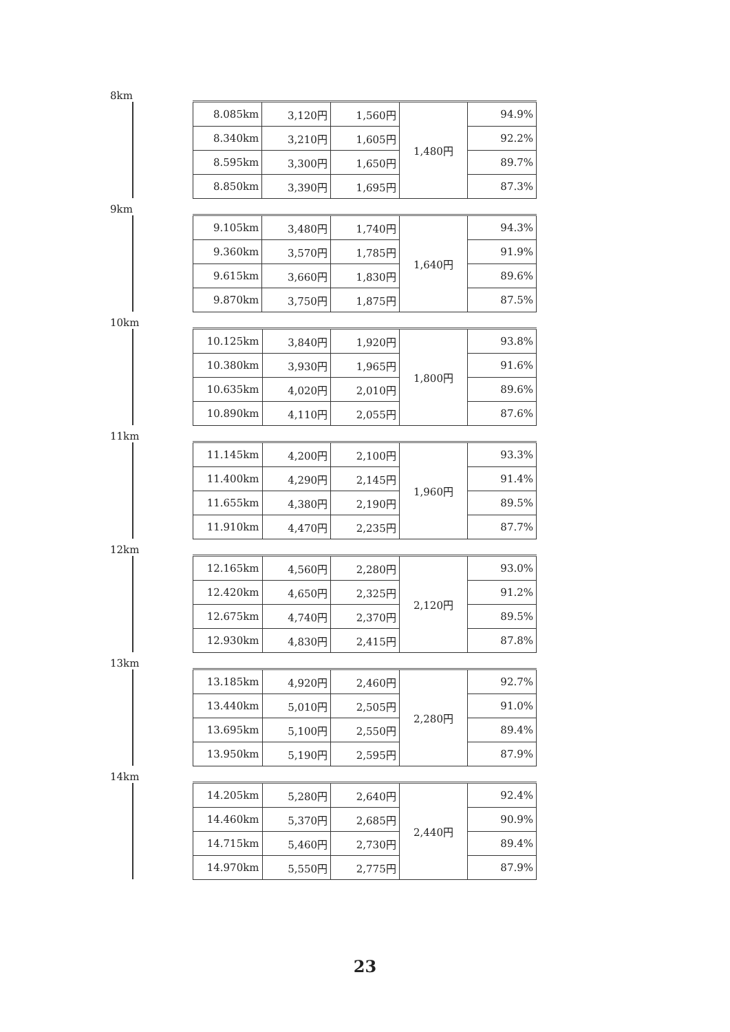8km
| 8.085km | 3,120円 | 1,560円 | 1,480円 | 94.9% |
| 8.340km | 3,210円 | 1,605円 | | 92.2% |
| 8.595km | 3,300円 | 1,650円 | | 89.7% |
| 8.850km | 3,390円 | 1,695円 | | 87.3% |
9km
| 9.105km | 3,480円 | 1,740円 | 1,640円 | 94.3% |
| 9.360km | 3,570円 | 1,785円 | | 91.9% |
| 9.615km | 3,660円 | 1,830円 | | 89.6% |
| 9.870km | 3,750円 | 1,875円 | | 87.5% |
10km
| 10.125km | 3,840円 | 1,920円 | 1,800円 | 93.8% |
| 10.380km | 3,930円 | 1,965円 | | 91.6% |
| 10.635km | 4,020円 | 2,010円 | | 89.6% |
| 10.890km | 4,110円 | 2,055円 | | 87.6% |
11km
| 11.145km | 4,200円 | 2,100円 | 1,960円 | 93.3% |
| 11.400km | 4,290円 | 2,145円 | | 91.4% |
| 11.655km | 4,380円 | 2,190円 | | 89.5% |
| 11.910km | 4,470円 | 2,235円 | | 87.7% |
12km
| 12.165km | 4,560円 | 2,280円 | 2,120円 | 93.0% |
| 12.420km | 4,650円 | 2,325円 | | 91.2% |
| 12.675km | 4,740円 | 2,370円 | | 89.5% |
| 12.930km | 4,830円 | 2,415円 | | 87.8% |
13km
| 13.185km | 4,920円 | 2,460円 | 2,280円 | 92.7% |
| 13.440km | 5,010円 | 2,505円 | | 91.0% |
| 13.695km | 5,100円 | 2,550円 | | 89.4% |
| 13.950km | 5,190円 | 2,595円 | | 87.9% |
14km
| 14.205km | 5,280円 | 2,640円 | 2,440円 | 92.4% |
| 14.460km | 5,370円 | 2,685円 | | 90.9% |
| 14.715km | 5,460円 | 2,730円 | | 89.4% |
| 14.970km | 5,550円 | 2,775円 | | 87.9% |
23